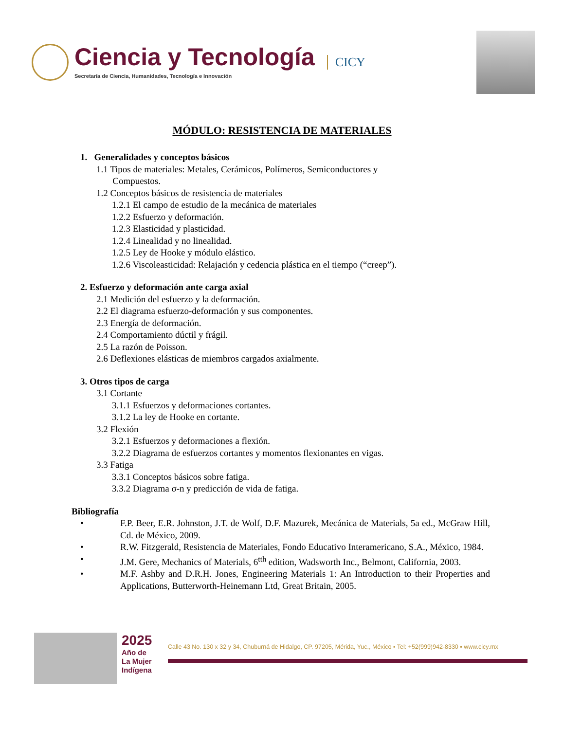Ciencia y Tecnología
Secretaría de Ciencia, Humanidades, Tecnología e Innovación
CICY
MÓDULO: RESISTENCIA DE MATERIALES
1. Generalidades y conceptos básicos
1.1 Tipos de materiales: Metales, Cerámicos, Polímeros, Semiconductores y
Compuestos.
1.2 Conceptos básicos de resistencia de materiales
1.2.1 El campo de estudio de la mecánica de materiales
1.2.2 Esfuerzo y deformación.
1.2.3 Elasticidad y plasticidad.
1.2.4 Linealidad y no linealidad.
1.2.5 Ley de Hooke y módulo elástico.
1.2.6 Viscoleasticidad: Relajación y cedencia plástica en el tiempo (“creep”).
2. Esfuerzo y deformación ante carga axial
2.1 Medición del esfuerzo y la deformación.
2.2 El diagrama esfuerzo-deformación y sus componentes.
2.3 Energía de deformación.
2.4 Comportamiento dúctil y frágil.
2.5 La razón de Poisson.
2.6 Deflexiones elásticas de miembros cargados axialmente.
3. Otros tipos de carga
3.1 Cortante
3.1.1 Esfuerzos y deformaciones cortantes.
3.1.2 La ley de Hooke en cortante.
3.2 Flexión
3.2.1 Esfuerzos y deformaciones a flexión.
3.2.2 Diagrama de esfuerzos cortantes y momentos flexionantes en vigas.
3.3 Fatiga
3.3.1 Conceptos básicos sobre fatiga.
3.3.2 Diagrama σ-n y predicción de vida de fatiga.
Bibliografía
• F.P. Beer, E.R. Johnston, J.T. de Wolf, D.F. Mazurek, Mecánica de Materials, 5a ed., McGraw Hill, Cd. de México, 2009.
• R.W. Fitzgerald, Resistencia de Materiales, Fondo Educativo Interamericano, S.A., México, 1984.
• J.M. Gere, Mechanics of Materials, 6<sup>tth</sup> edition, Wadsworth Inc., Belmont, California, 2003.
• M.F. Ashby and D.R.H. Jones, Engineering Materials 1: An Introduction to their Properties and Applications, Butterworth-Heinemann Ltd, Great Britain, 2005.
2025
Año de
La Mujer
Indígena
Calle 43 No. 130 x 32 y 34, Chuburná de Hidalgo, CP. 97205, Mérida, Yuc., México ▪ Tel: +52(999)942-8330 ▪ www.cicy.mx